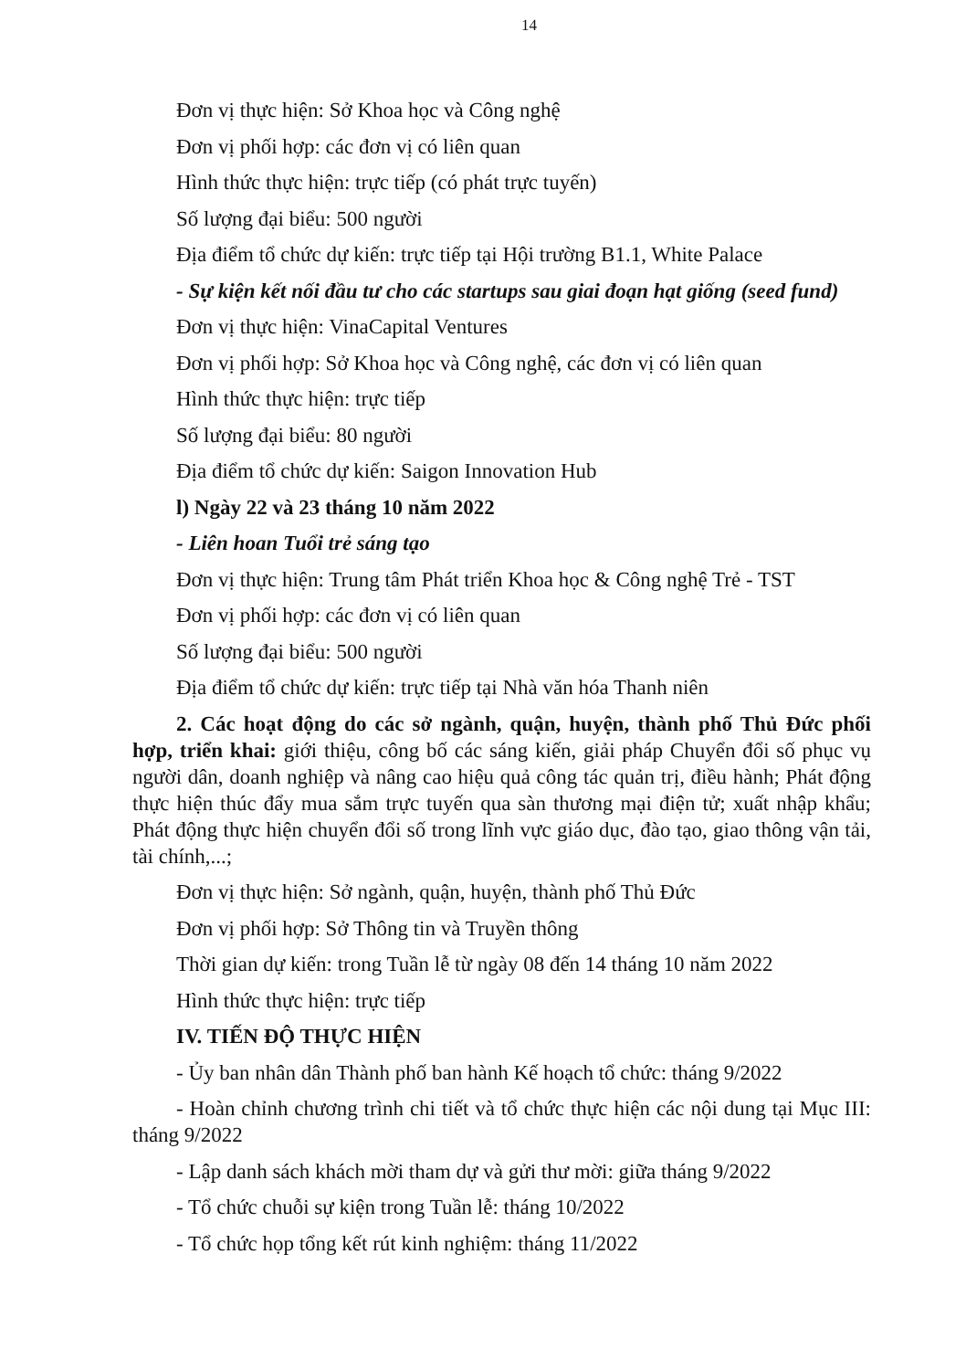14
Đơn vị thực hiện: Sở Khoa học và Công nghệ
Đơn vị phối hợp: các đơn vị có liên quan
Hình thức thực hiện: trực tiếp (có phát trực tuyến)
Số lượng đại biểu: 500 người
Địa điểm tổ chức dự kiến: trực tiếp tại Hội trường B1.1, White Palace
- Sự kiện kết nối đầu tư cho các startups sau giai đoạn hạt giống (seed fund)
Đơn vị thực hiện: VinaCapital Ventures
Đơn vị phối hợp: Sở Khoa học và Công nghệ, các đơn vị có liên quan
Hình thức thực hiện: trực tiếp
Số lượng đại biểu: 80 người
Địa điểm tổ chức dự kiến: Saigon Innovation Hub
l) Ngày 22 và 23 tháng 10 năm 2022
- Liên hoan Tuổi trẻ sáng tạo
Đơn vị thực hiện: Trung tâm Phát triển Khoa học & Công nghệ Trẻ - TST
Đơn vị phối hợp: các đơn vị có liên quan
Số lượng đại biểu: 500 người
Địa điểm tổ chức dự kiến: trực tiếp tại Nhà văn hóa Thanh niên
2. Các hoạt động do các sở ngành, quận, huyện, thành phố Thủ Đức phối hợp, triển khai: giới thiệu, công bố các sáng kiến, giải pháp Chuyển đổi số phục vụ người dân, doanh nghiệp và nâng cao hiệu quả công tác quản trị, điều hành; Phát động thực hiện thúc đẩy mua sắm trực tuyến qua sàn thương mại điện tử; xuất nhập khẩu; Phát động thực hiện chuyển đổi số trong lĩnh vực giáo dục, đào tạo, giao thông vận tải, tài chính,...;
Đơn vị thực hiện: Sở ngành, quận, huyện, thành phố Thủ Đức
Đơn vị phối hợp: Sở Thông tin và Truyền thông
Thời gian dự kiến: trong Tuần lễ từ ngày 08 đến 14 tháng 10 năm 2022
Hình thức thực hiện: trực tiếp
IV. TIẾN ĐỘ THỰC HIỆN
- Ủy ban nhân dân Thành phố ban hành Kế hoạch tổ chức: tháng 9/2022
- Hoàn chỉnh chương trình chi tiết và tổ chức thực hiện các nội dung tại Mục III: tháng 9/2022
- Lập danh sách khách mời tham dự và gửi thư mời: giữa tháng 9/2022
- Tổ chức chuỗi sự kiện trong Tuần lễ: tháng 10/2022
- Tổ chức họp tổng kết rút kinh nghiệm: tháng 11/2022